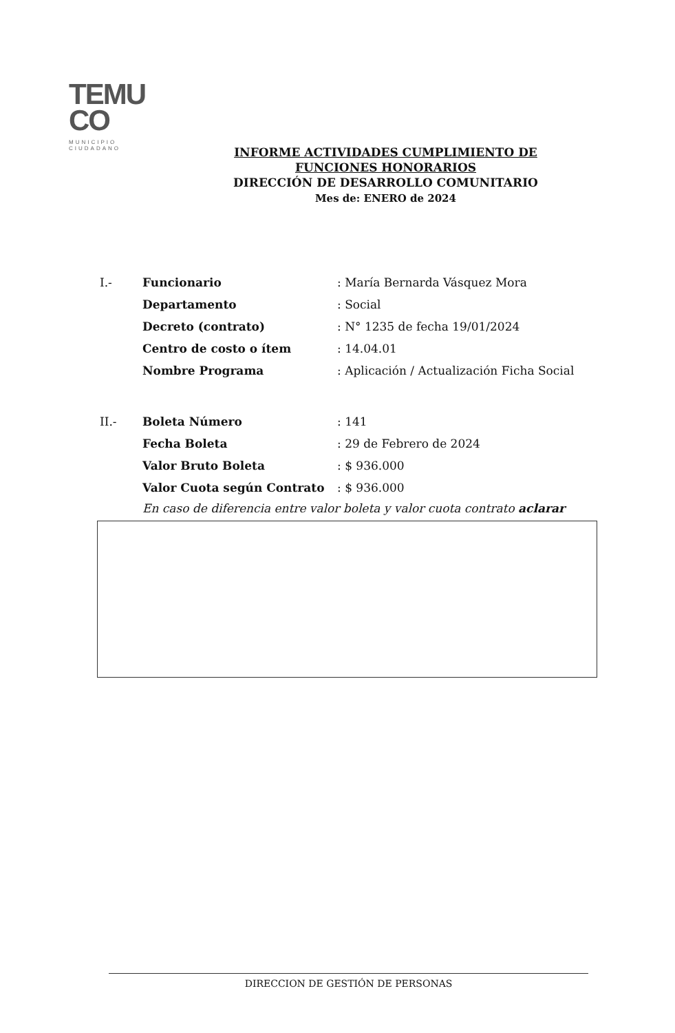TEMU
CO
MUNICIPIO CIUDADANO
INFORME ACTIVIDADES CUMPLIMIENTO DE
FUNCIONES HONORARIOS
DIRECCIÓN DE DESARROLLO COMUNITARIO
Mes de: ENERO de 2024
| I.- | Funcionario | : María Bernarda Vásquez Mora |
| | Departamento | : Social |
| | Decreto (contrato) | : N° 1235 de fecha 19/01/2024 |
| | Centro de costo o ítem | : 14.04.01 |
| | Nombre Programa | : Aplicación / Actualización Ficha Social |
| II.- | Boleta Número | : 141 |
| | Fecha Boleta | : 29 de Febrero de 2024 |
| | Valor Bruto Boleta | : $ 936.000 |
| | Valor Cuota según Contrato | : $ 936.000 |
En caso de diferencia entre valor boleta y valor cuota contrato aclarar
DIRECCION DE GESTIÓN DE PERSONAS